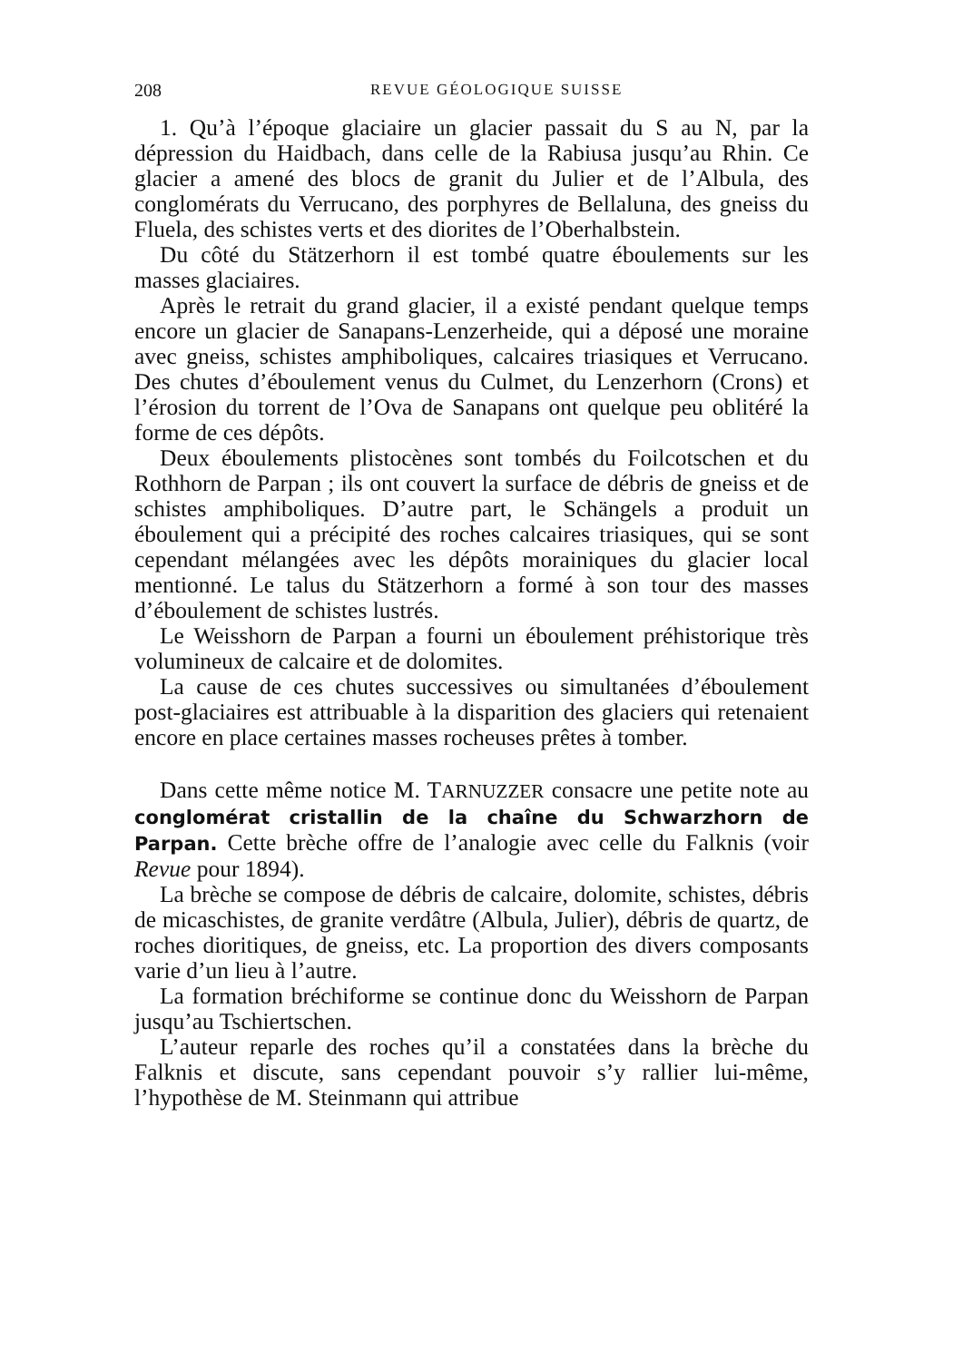208 REVUE GÉOLOGIQUE SUISSE
1. Qu’à l’époque glaciaire un glacier passait du S au N, par la dépression du Haidbach, dans celle de la Rabiusa jusqu’au Rhin. Ce glacier a amené des blocs de granit du Julier et de l’Albula, des conglomérats du Verrucano, des porphyres de Bellaluna, des gneiss du Fluela, des schistes verts et des diorites de l’Oberhalbstein.
Du côté du Stätzerhorn il est tombé quatre éboulements sur les masses glaciaires.
Après le retrait du grand glacier, il a existé pendant quelque temps encore un glacier de Sanapans-Lenzerheide, qui a déposé une moraine avec gneiss, schistes amphiboliques, calcaires triasiques et Verrucano. Des chutes d’éboulement venus du Culmet, du Lenzerhorn (Crons) et l’érosion du torrent de l’Ova de Sanapans ont quelque peu oblitéré la forme de ces dépôts.
Deux éboulements plistocènes sont tombés du Foilcotschen et du Rothhorn de Parpan ; ils ont couvert la surface de débris de gneiss et de schistes amphiboliques. D’autre part, le Schängels a produit un éboulement qui a précipité des roches calcaires triasiques, qui se sont cependant mélangées avec les dépôts morainiques du glacier local mentionné. Le talus du Stätzerhorn a formé à son tour des masses d’éboulement de schistes lustrés.
Le Weisshorn de Parpan a fourni un éboulement préhistorique très volumineux de calcaire et de dolomites.
La cause de ces chutes successives ou simultanées d’éboulement post-glaciaires est attribuable à la disparition des glaciers qui retenaient encore en place certaines masses rocheuses prêtes à tomber.
Dans cette même notice M. TARNUZZER consacre une petite note au conglomérat cristallin de la chaîne du Schwarzhorn de Parpan. Cette brèche offre de l’analogie avec celle du Falknis (voir Revue pour 1894).
La brèche se compose de débris de calcaire, dolomite, schistes, débris de micaschistes, de granite verdâtre (Albula, Julier), débris de quartz, de roches dioritiques, de gneiss, etc. La proportion des divers composants varie d’un lieu à l’autre.
La formation bréchiforme se continue donc du Weisshorn de Parpan jusqu’au Tschiertschen.
L’auteur reparle des roches qu’il a constatées dans la brèche du Falknis et discute, sans cependant pouvoir s’y rallier lui-même, l’hypothèse de M. Steinmann qui attribue